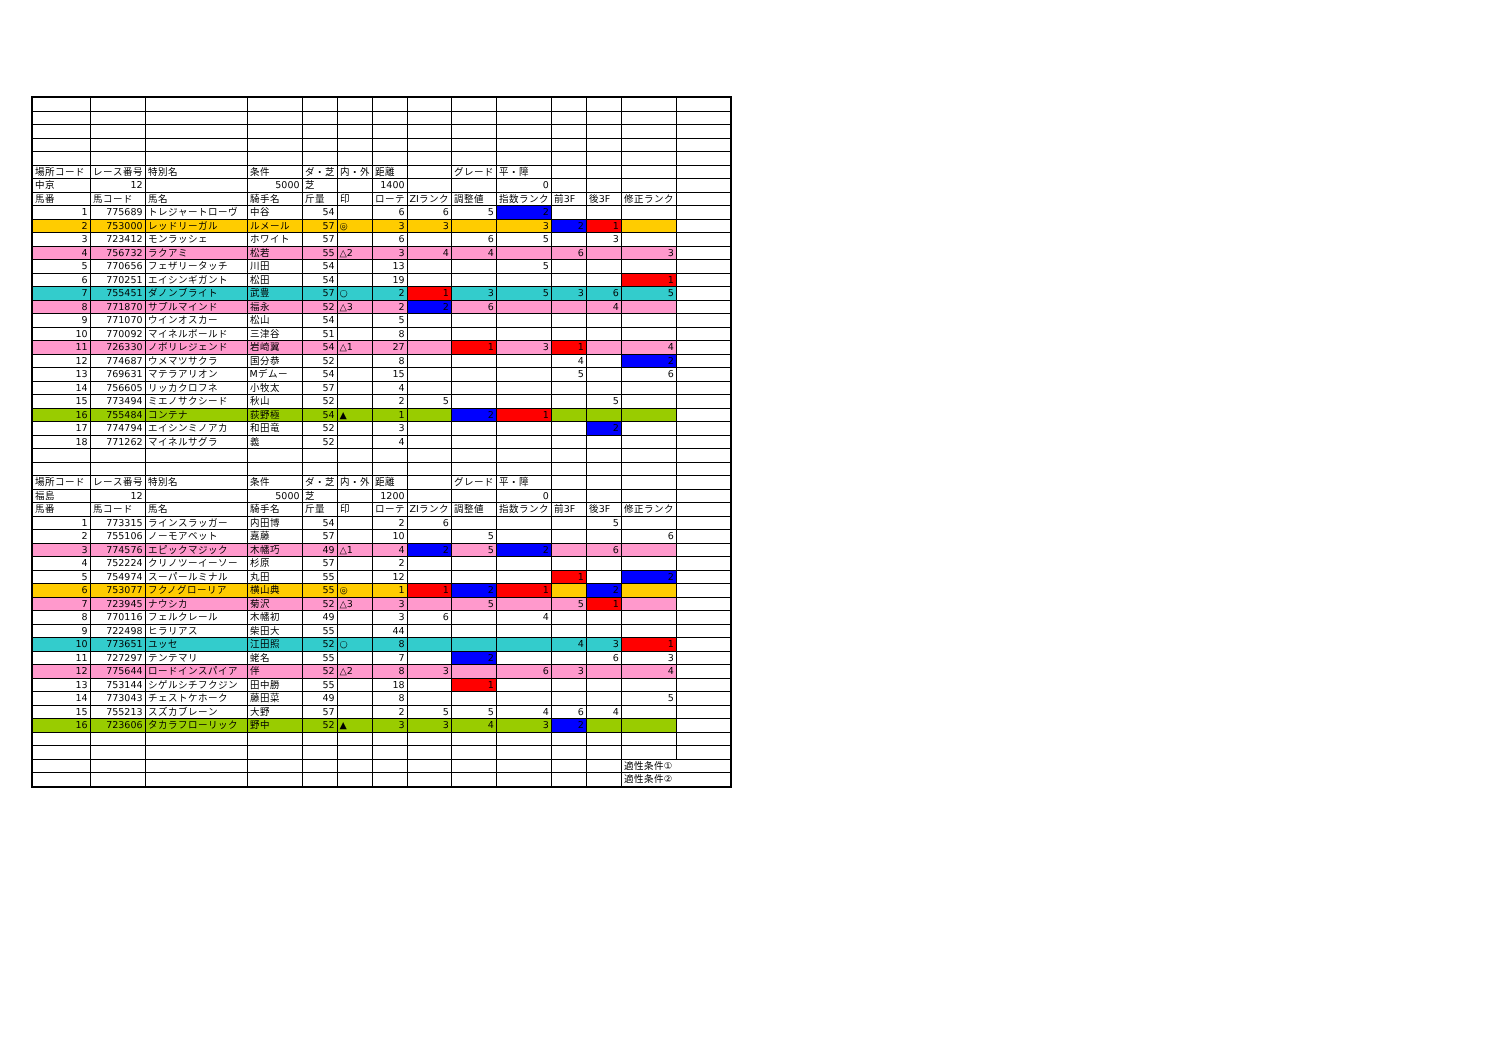| 場所コード | レース番号 | 特別名 | 条件 | ダ・芝 | 内・外 | 距離 | | グレード | 平・障 | | | | |
| 中京 | 12 | | 5000 | 芝 | | 1400 | | | 0 | | | | |
| 馬番 | 馬コード | 馬名 | 騎手名 | 斤量 | 印 | ローテ | ZIランク | 調整値 | 指数ランク | 前3F | 後3F | 修正ランク | |
| 1 | 775689 | トレジャートローヴ | 中谷 | 54 | | 6 | 6 | 5 | 2 | | | | |
| 2 | 753000 | レッドリーガル | ルメール | 57 | ◎ | 3 | 3 | | 3 | 2 | 1 | | |
| 3 | 723412 | モンラッシェ | ホワイト | 57 | | 6 | | 6 | 5 | | 3 | | |
| 4 | 756732 | ラクアミ | 松若 | 55 | △2 | 3 | 4 | 4 | | 6 | | 3 | |
| 5 | 770656 | フェザリータッチ | 川田 | 54 | | 13 | | | 5 | | | | |
| 6 | 770251 | エイシンギガント | 松田 | 54 | | 19 | | | | | | 1 | |
| 7 | 755451 | ダノンブライト | 武豊 | 57 | ○ | 2 | 1 | 3 | 5 | 3 | 6 | 5 | |
| 8 | 771870 | サプルマインド | 福永 | 52 | △3 | 2 | 2 | 6 | | | 4 | | |
| 9 | 771070 | ウインオスカー | 松山 | 54 | | 5 | | | | | | | |
| 10 | 770092 | マイネルボールド | 三津谷 | 51 | | 8 | | | | | | | |
| 11 | 726330 | ノボリレジェンド | 岩崎翼 | 54 | △1 | 27 | | 1 | 3 | 1 | | 4 | |
| 12 | 774687 | ウメマツサクラ | 国分恭 | 52 | | 8 | | | | 4 | | 2 | |
| 13 | 769631 | マテラアリオン | Mデムー | 54 | | 15 | | | | 5 | | 6 | |
| 14 | 756605 | リッカクロフネ | 小牧太 | 57 | | 4 | | | | | | | |
| 15 | 773494 | ミエノサクシード | 秋山 | 52 | | 2 | 5 | | | | 5 | | |
| 16 | 755484 | コンテナ | 荻野極 | 54 | ▲ | 1 | | 2 | 1 | | | | |
| 17 | 774794 | エイシンミノアカ | 和田竜 | 52 | | 3 | | | | | 2 | | |
| 18 | 771262 | マイネルサグラ | 義 | 52 | | 4 | | | | | | | |
| 場所コード | レース番号 | 特別名 | 条件 | ダ・芝 | 内・外 | 距離 | | グレード | 平・障 | | | | |
| 福島 | 12 | | 5000 | 芝 | | 1200 | | | 0 | | | | |
| 馬番 | 馬コード | 馬名 | 騎手名 | 斤量 | 印 | ローテ | ZIランク | 調整値 | 指数ランク | 前3F | 後3F | 修正ランク | |
| 1 | 773315 | ラインスラッガー | 内田博 | 54 | | 2 | 6 | | | | 5 | | |
| 2 | 755106 | ノーモアベット | 嘉藤 | 57 | | 10 | | 5 | | | | 6 | |
| 3 | 774576 | エピックマジック | 木幡巧 | 49 | △1 | 4 | 2 | 5 | 2 | | 6 | | |
| 4 | 752224 | クリノツーイーソー | 杉原 | 57 | | 2 | | | | | | | |
| 5 | 754974 | スーパールミナル | 丸田 | 55 | | 12 | | | | 1 | | 2 | |
| 6 | 753077 | フクノグローリア | 横山典 | 55 | ◎ | 1 | 1 | 2 | 1 | | 2 | | |
| 7 | 723945 | ナウシカ | 菊沢 | 52 | △3 | 3 | | 5 | | 5 | 1 | | |
| 8 | 770116 | フェルクレール | 木幡初 | 49 | | 3 | 6 | | 4 | | | | |
| 9 | 722498 | ヒラリアス | 柴田大 | 55 | | 44 | | | | | | | |
| 10 | 773651 | ユッセ | 江田照 | 52 | ○ | 8 | | | | 4 | 3 | 1 | |
| 11 | 727297 | テンテマリ | 蛯名 | 55 | | 7 | | 2 | | | 6 | 3 | |
| 12 | 775644 | ロードインスパイア | 伴 | 52 | △2 | 8 | 3 | | 6 | 3 | | 4 | |
| 13 | 753144 | シゲルシチフクジン | 田中勝 | 55 | | 18 | | 1 | | | | | |
| 14 | 773043 | チェストケホーク | 藤田菜 | 49 | | 8 | | | | | | 5 | |
| 15 | 755213 | スズカブレーン | 大野 | 57 | | 2 | 5 | 5 | 4 | 6 | 4 | | |
| 16 | 723606 | タカラフローリック | 野中 | 52 | ▲ | 3 | 3 | 4 | 3 | 2 | | | |
| | | | | | | | | | | | | 適性条件① | |
| | | | | | | | | | | | | 適性条件② | |